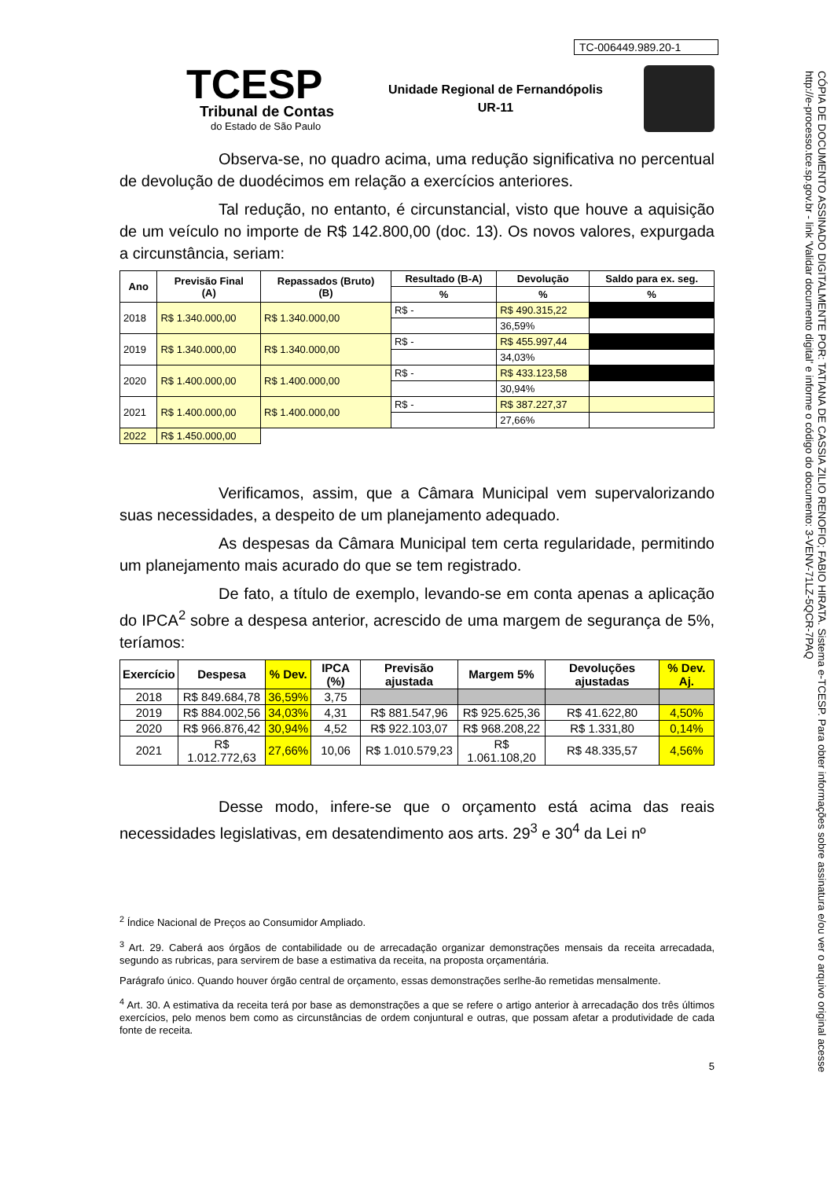TC-006449.989.20-1
TCESP
Tribunal de Contas
do Estado de São Paulo
Unidade Regional de Fernandópolis
UR-11
Observa-se, no quadro acima, uma redução significativa no percentual de devolução de duodécimos em relação a exercícios anteriores.
Tal redução, no entanto, é circunstancial, visto que houve a aquisição de um veículo no importe de R$ 142.800,00 (doc. 13). Os novos valores, expurgada a circunstância, seriam:
| Ano | Previsão Final (A) | Repassados (Bruto) (B) | Resultado (B-A) | Devolução | Saldo para ex. seg. |
| --- | --- | --- | --- | --- | --- |
| | | | % | % | % |
| 2018 | R$ 1.340.000,00 | R$ 1.340.000,00 | R$ - | R$ 490.315,22 | |
| | | | | 36,59% | |
| 2019 | R$ 1.340.000,00 | R$ 1.340.000,00 | R$ - | R$ 455.997,44 | |
| | | | | 34,03% | |
| 2020 | R$ 1.400.000,00 | R$ 1.400.000,00 | R$ - | R$ 433.123,58 | |
| | | | | 30,94% | |
| 2021 | R$ 1.400.000,00 | R$ 1.400.000,00 | R$ - | R$ 387.227,37 | |
| | | | | 27,66% | |
| 2022 | R$ 1.450.000,00 | | | | |
Verificamos, assim, que a Câmara Municipal vem supervalorizando suas necessidades, a despeito de um planejamento adequado.
As despesas da Câmara Municipal tem certa regularidade, permitindo um planejamento mais acurado do que se tem registrado.
De fato, a título de exemplo, levando-se em conta apenas a aplicação do IPCA<sup>2</sup> sobre a despesa anterior, acrescido de uma margem de segurança de 5%, teríamos:
| Exercício | Despesa | % Dev. | IPCA (%) | Previsão ajustada | Margem 5% | Devoluções ajustadas | % Dev. Aj. |
| --- | --- | --- | --- | --- | --- | --- | --- |
| 2018 | R$ 849.684,78 | 36,59% | 3,75 | | | | |
| 2019 | R$ 884.002,56 | 34,03% | 4,31 | R$ 881.547,96 | R$ 925.625,36 | R$ 41.622,80 | 4,50% |
| 2020 | R$ 966.876,42 | 30,94% | 4,52 | R$ 922.103,07 | R$ 968.208,22 | R$ 1.331,80 | 0,14% |
| 2021 | R$ 1.012.772,63 | 27,66% | 10,06 | R$ 1.010.579,23 | R$ 1.061.108,20 | R$ 48.335,57 | 4,56% |
Desse modo, infere-se que o orçamento está acima das reais necessidades legislativas, em desatendimento aos arts. 29<sup>3</sup> e 30<sup>4</sup> da Lei nº
<sup>2</sup> Índice Nacional de Preços ao Consumidor Ampliado.
<sup>3</sup> Art. 29. Caberá aos órgãos de contabilidade ou de arrecadação organizar demonstrações mensais da receita arrecadada, segundo as rubricas, para servirem de base a estimativa da receita, na proposta orçamentária.
Parágrafo único. Quando houver órgão central de orçamento, essas demonstrações serlhe-ão remetidas mensalmente.
<sup>4</sup> Art. 30. A estimativa da receita terá por base as demonstrações a que se refere o artigo anterior à arrecadação dos três últimos exercícios, pelo menos bem como as circunstâncias de ordem conjuntural e outras, que possam afetar a produtividade de cada fonte de receita.
5
CÓPIA DE DOCUMENTO ASSINADO DIGITALMENTE POR: TATIANA DE CASSIA ZILIO RENOFIO; FABIO HIRATA. Sistema e-TCESP. Para obter informações sobre assinatura e/ou ver o arquivo original acesse http://e-processo.tce.sp.gov.br - link 'Validar documento digital' e informe o código do documento: 3-VENV-71LZ-5QCR-7PAQ